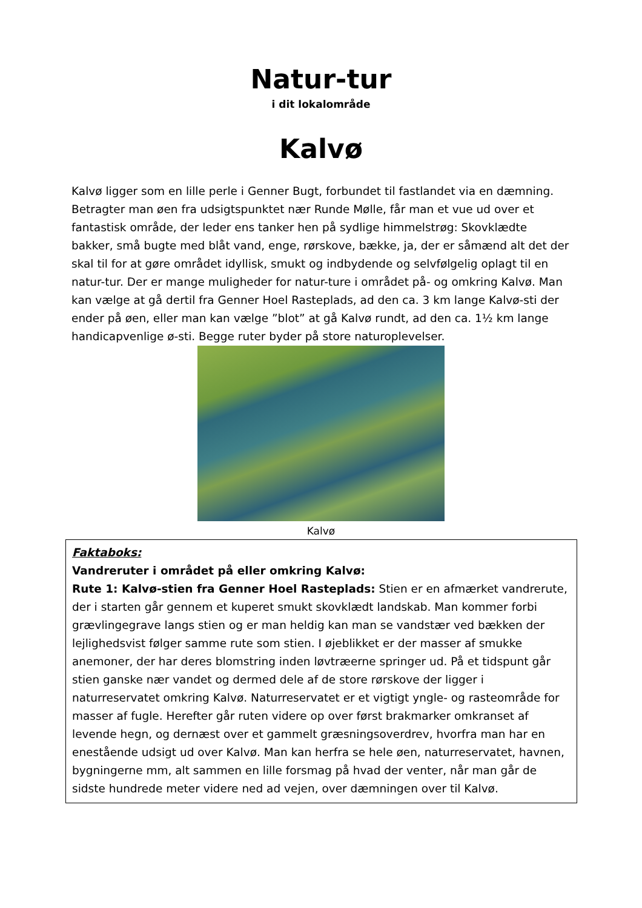Natur-tur
i dit lokalområde
Kalvø
Kalvø ligger som en lille perle i Genner Bugt, forbundet til fastlandet via en dæmning. Betragter man øen fra udsigtspunktet nær Runde Mølle, får man et vue ud over et fantastisk område, der leder ens tanker hen på sydlige himmelstrøg: Skovklædte bakker, små bugte med blåt vand, enge, rørskove, bække, ja, der er såmænd alt det der skal til for at gøre området idyllisk, smukt og indbydende og selvfølgelig oplagt til en natur-tur. Der er mange muligheder for natur-ture i området på- og omkring Kalvø. Man kan vælge at gå dertil fra Genner Hoel Rasteplads, ad den ca. 3 km lange Kalvø-sti der ender på øen, eller man kan vælge ”blot” at gå Kalvø rundt, ad den ca. 1½ km lange handicapvenlige ø-sti. Begge ruter byder på store naturoplevelser.
Kalvø
Faktaboks:
Vandreruter i området på eller omkring Kalvø:
Rute 1: Kalvø-stien fra Genner Hoel Rasteplads: Stien er en afmærket vandrerute, der i starten går gennem et kuperet smukt skovklædt landskab. Man kommer forbi grævlingegrave langs stien og er man heldig kan man se vandstær ved bækken der lejlighedsvist følger samme rute som stien. I øjeblikket er der masser af smukke anemoner, der har deres blomstring inden løvtræerne springer ud. På et tidspunt går stien ganske nær vandet og dermed dele af de store rørskove der ligger i naturreservatet omkring Kalvø. Naturreservatet er et vigtigt yngle- og rasteområde for masser af fugle. Herefter går ruten videre op over først brakmarker omkranset af levende hegn, og dernæst over et gammelt græsningsoverdrev, hvorfra man har en enestående udsigt ud over Kalvø. Man kan herfra se hele øen, naturreservatet, havnen, bygningerne mm, alt sammen en lille forsmag på hvad der venter, når man går de sidste hundrede meter videre ned ad vejen, over dæmningen over til Kalvø.